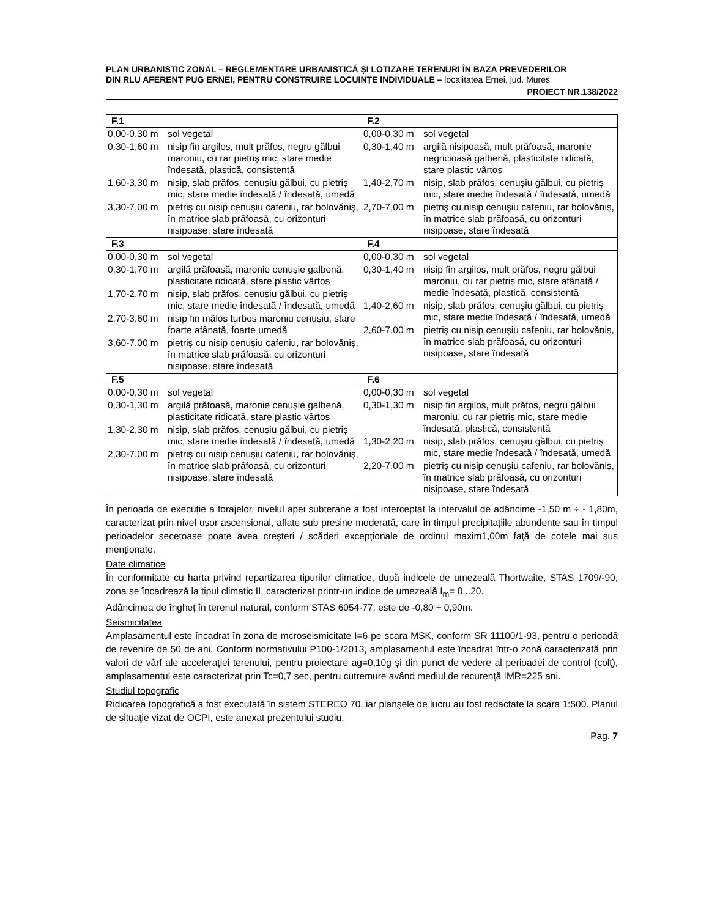PLAN URBANISTIC ZONAL – REGLEMENTARE URBANISTICĂ ȘI LOTIZARE TERENURI ÎN BAZA PREVEDERILOR
DIN RLU AFERENT PUG ERNEI, PENTRU CONSTRUIRE LOCUINȚE INDIVIDUALE – localitatea Ernei, jud. Mureș
PROIECT NR.138/2022
| F.1 | F.2 |
| --- | --- |
| / 0,00-0,30 m / sol vegetal / / 0,30-1,60 m / nisip fin argilos, mult prăfos, negru gălbui maroniu, cu rar pietriș mic, stare medie îndesată, plastică, consistentă / / 1,60-3,30 m / nisip, slab prăfos, cenușiu gălbui, cu pietriș mic, stare medie îndesată / îndesată, umedă / / 3,30-7,00 m / pietriș cu nisip cenușiu cafeniu, rar bolovăniș, în matrice slab prăfoasă, cu orizonturi nisipoase, stare îndesată / | / 0,00-0,30 m / sol vegetal / / 0,30-1,40 m / argilă nisipoasă, mult prăfoasă, maronie negricioasă galbenă, plasticitate ridicată, stare plastic vârtos / / 1,40-2,70 m / nisip, slab prăfos, cenușiu gălbui, cu pietriș mic, stare medie îndesată / îndesată, umedă / / 2,70-7,00 m / pietriș cu nisip cenușiu cafeniu, rar bolovăniș, în matrice slab prăfoasă, cu orizonturi nisipoase, stare îndesată / |
| F.3 | F.4 |
| / 0,00-0,30 m / sol vegetal / / 0,30-1,70 m / argilă prăfoasă, maronie cenușie galbenă, plasticitate ridicată, stare plastic vârtos / / 1,70-2,70 m / nisip, slab prăfos, cenușiu gălbui, cu pietriș mic, stare medie îndesată / îndesată, umedă / / 2,70-3,60 m / nisip fin mâlos turbos maroniu cenușiu, stare foarte afânată, foarte umedă / / 3,60-7,00 m / pietriș cu nisip cenușiu cafeniu, rar bolovăniș, în matrice slab prăfoasă, cu orizonturi nisipoase, stare îndesată / | / 0,00-0,30 m / sol vegetal / / 0,30-1,40 m / nisip fin argilos, mult prăfos, negru gălbui maroniu, cu rar pietriș mic, stare afânată / medie îndesată, plastică, consistentă / / 1,40-2,60 m / nisip, slab prăfos, cenușiu gălbui, cu pietriș mic, stare medie îndesată / îndesată, umedă / / 2,60-7,00 m / pietriș cu nisip cenușiu cafeniu, rar bolovăniș, în matrice slab prăfoasă, cu orizonturi nisipoase, stare îndesată / |
| F.5 | F.6 |
| / 0,00-0,30 m / sol vegetal / / 0,30-1,30 m / argilă prăfoasă, maronie cenușie galbenă, plasticitate ridicată, stare plastic vârtos / / 1,30-2,30 m / nisip, slab prăfos, cenușiu gălbui, cu pietriș mic, stare medie îndesată / îndesată, umedă / / 2,30-7,00 m / pietriș cu nisip cenușiu cafeniu, rar bolovăniș, în matrice slab prăfoasă, cu orizonturi nisipoase, stare îndesată / | / 0,00-0,30 m / sol vegetal / / 0,30-1,30 m / nisip fin argilos, mult prăfos, negru gălbui maroniu, cu rar pietriș mic, stare medie îndesată, plastică, consistentă / / 1,30-2,20 m / nisip, slab prăfos, cenușiu gălbui, cu pietriș mic, stare medie îndesată / îndesată, umedă / / 2,20-7,00 m / pietriș cu nisip cenușiu cafeniu, rar bolovăniș, în matrice slab prăfoasă, cu orizonturi nisipoase, stare îndesată / |
În perioada de execuție a forajelor, nivelul apei subterane a fost interceptat la intervalul de adâncime -1,50 m ÷ - 1,80m, caracterizat prin nivel ușor ascensional, aflate sub presine moderată, care în timpul precipitațiile abundente sau în timpul perioadelor secetoase poate avea creșteri / scăderi excepționale de ordinul maxim1,00m față de cotele mai sus menționate.
Date climatice
În conformitate cu harta privind repartizarea tipurilor climatice, după indicele de umezeală Thortwaite, STAS 1709/-90, zona se încadrează la tipul climatic II, caracterizat printr-un indice de umezeală I<sub>m</sub>= 0...20.
Adâncimea de îngheț în terenul natural, conform STAS 6054-77, este de -0,80 ÷ 0,90m.
Seismicitatea
Amplasamentul este încadrat în zona de mcroseismicitate I=6 pe scara MSK, conform SR 11100/1-93, pentru o perioadă de revenire de 50 de ani. Conform normativului P100-1/2013, amplasamentul este încadrat într-o zonă caracterizată prin valori de vârf ale accelerației terenului, pentru proiectare ag=0,10g și din punct de vedere al perioadei de control (colț), amplasamentul este caracterizat prin Tc=0,7 sec, pentru cutremure având mediul de recurență IMR=225 ani.
Studiul topografic
Ridicarea topografică a fost executată în sistem STEREO 70, iar planşele de lucru au fost redactate la scara 1:500. Planul de situaţie vizat de OCPI, este anexat prezentului studiu.
Pag. 7